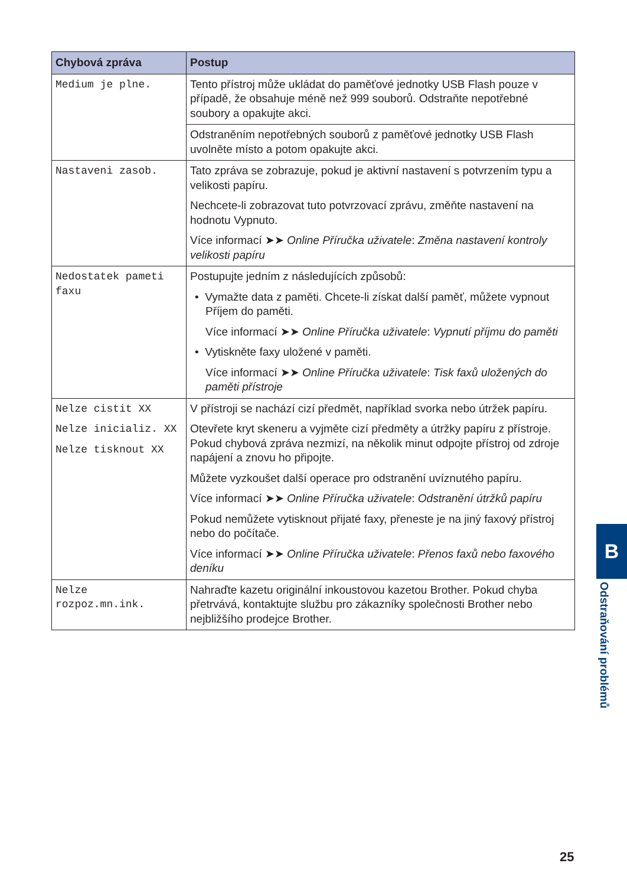| Chybová zpráva | Postup |
| --- | --- |
| Medium je plne. | Tento přístroj může ukládat do paměťové jednotky USB Flash pouze v případě, že obsahuje méně než 999 souborů. Odstraňte nepotřebné soubory a opakujte akci. |
| | Odstraněním nepotřebných souborů z paměťové jednotky USB Flash uvolněte místo a potom opakujte akci. |
| Nastaveni zasob. | Tato zpráva se zobrazuje, pokud je aktivní nastavení s potvrzením typu a velikosti papíru. Nechcete-li zobrazovat tuto potvrzovací zprávu, změňte nastavení na hodnotu Vypnuto. Více informací ➤➤ Online Příručka uživatele : Změna nastavení kontroly velikosti papíru |
| Nedostatek pameti faxu | Postupujte jedním z následujících způsobů: • Vymažte data z paměti. Chcete-li získat další paměť, můžete vypnout Příjem do paměti. Více informací ➤➤ Online Příručka uživatele : Vypnutí příjmu do paměti • Vytiskněte faxy uložené v paměti. Více informací ➤➤ Online Příručka uživatele : Tisk faxů uložených do paměti přístroje |
| Nelze cistit XX Nelze inicializ. XX Nelze tisknout XX | V přístroji se nachází cizí předmět, například svorka nebo útržek papíru. Otevřete kryt skeneru a vyjměte cizí předměty a útržky papíru z přístroje. Pokud chybová zpráva nezmizí, na několik minut odpojte přístroj od zdroje napájení a znovu ho připojte. Můžete vyzkoušet další operace pro odstranění uvíznutého papíru. Více informací ➤➤ Online Příručka uživatele : Odstranění útržků papíru Pokud nemůžete vytisknout přijaté faxy, přeneste je na jiný faxový přístroj nebo do počítače. Více informací ➤➤ Online Příručka uživatele : Přenos faxů nebo faxového deníku |
| Nelze rozpoz.mn.ink. | Nahraďte kazetu originální inkoustovou kazetou Brother. Pokud chyba přetrvává, kontaktujte službu pro zákazníky společnosti Brother nebo nejbližšího prodejce Brother. |
B
Odstraňování problémů
25